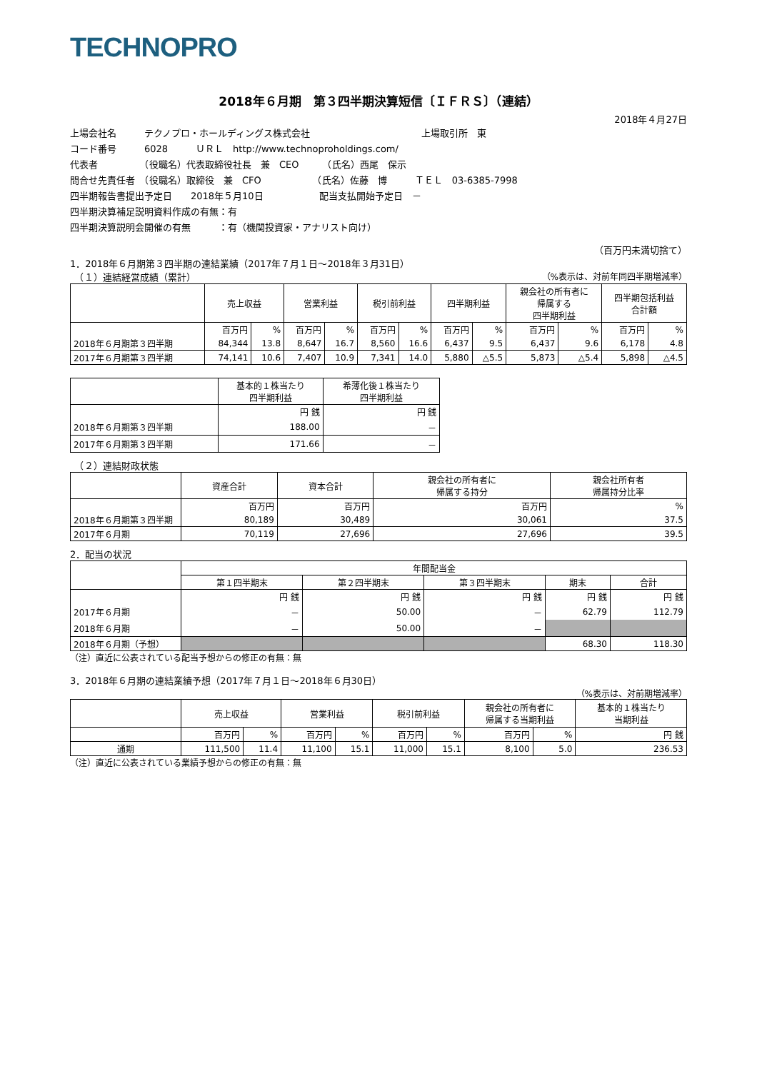TECHNOPRO
2018年６月期　第３四半期決算短信〔ＩＦＲＳ〕（連結）
2018年４月27日
上場会社名　　　テクノプロ・ホールディングス株式会社　　　　　　　　　　　　上場取引所　東
コード番号　　　6028　　　ＵＲＬ　http://www.technoproholdings.com/
代表者　　　　　（役職名）代表取締役社長　兼　CEO　　　（氏名）西尾　保示
問合せ先責任者　（役職名）取締役　兼　CFO　　　　　　（氏名）佐藤　博　　　ＴＥＬ　03-6385-7998
四半期報告書提出予定日　　2018年５月10日　　　　　　配当支払開始予定日　－
四半期決算補足説明資料作成の有無：有
四半期決算説明会開催の有無　　　：有（機関投資家・アナリスト向け）
（百万円未満切捨て）
1．2018年６月期第３四半期の連結業績（2017年７月１日～2018年３月31日）
　（１）連結経営成績（累計） （%表示は、対前年同四半期増減率）
| | 売上収益 | | 営業利益 | | 税引前利益 | | 四半期利益 | | 親会社の所有者に 帰属する 四半期利益 | | 四半期包括利益 合計額 | |
| --- | --- | --- | --- | --- | --- | --- | --- | --- | --- | --- | --- | --- |
| | 百万円 | % | 百万円 | % | 百万円 | % | 百万円 | % | 百万円 | % | 百万円 | % |
| 2018年６月期第３四半期 | 84,344 | 13.8 | 8,647 | 16.7 | 8,560 | 16.6 | 6,437 | 9.5 | 6,437 | 9.6 | 6,178 | 4.8 |
| 2017年６月期第３四半期 | 74,141 | 10.6 | 7,407 | 10.9 | 7,341 | 14.0 | 5,880 | △5.5 | 5,873 | △5.4 | 5,898 | △4.5 |
| | 基本的１株当たり 四半期利益 | 希薄化後１株当たり 四半期利益 |
| --- | --- | --- |
| | 円 銭 | 円 銭 |
| 2018年６月期第３四半期 | 188.00 | － |
| 2017年６月期第３四半期 | 171.66 | － |
　（２）連結財政状態
| | 資産合計 | 資本合計 | 親会社の所有者に 帰属する持分 | 親会社所有者 帰属持分比率 |
| --- | --- | --- | --- | --- |
| | 百万円 | 百万円 | 百万円 | % |
| 2018年６月期第３四半期 | 80,189 | 30,489 | 30,061 | 37.5 |
| 2017年６月期 | 70,119 | 27,696 | 27,696 | 39.5 |
2．配当の状況
| | 年間配当金 | | | | |
| --- | --- | --- | --- | --- | --- |
| | 第１四半期末 | 第２四半期末 | 第３四半期末 | 期末 | 合計 |
| | 円 銭 | 円 銭 | 円 銭 | 円 銭 | 円 銭 |
| 2017年６月期 | － | 50.00 | － | 62.79 | 112.79 |
| 2018年６月期 | － | 50.00 | － | | |
| 2018年６月期（予想） | | | | 68.30 | 118.30 |
（注）直近に公表されている配当予想からの修正の有無：無
3．2018年６月期の連結業績予想（2017年７月１日～2018年６月30日）
（%表示は、対前期増減率）
| | 売上収益 | | 営業利益 | | 税引前利益 | | 親会社の所有者に 帰属する当期利益 | | 基本的１株当たり 当期利益 |
| --- | --- | --- | --- | --- | --- | --- | --- | --- | --- |
| | 百万円 | % | 百万円 | % | 百万円 | % | 百万円 | % | 円 銭 |
| 通期 | 111,500 | 11.4 | 11,100 | 15.1 | 11,000 | 15.1 | 8,100 | 5.0 | 236.53 |
（注）直近に公表されている業績予想からの修正の有無：無